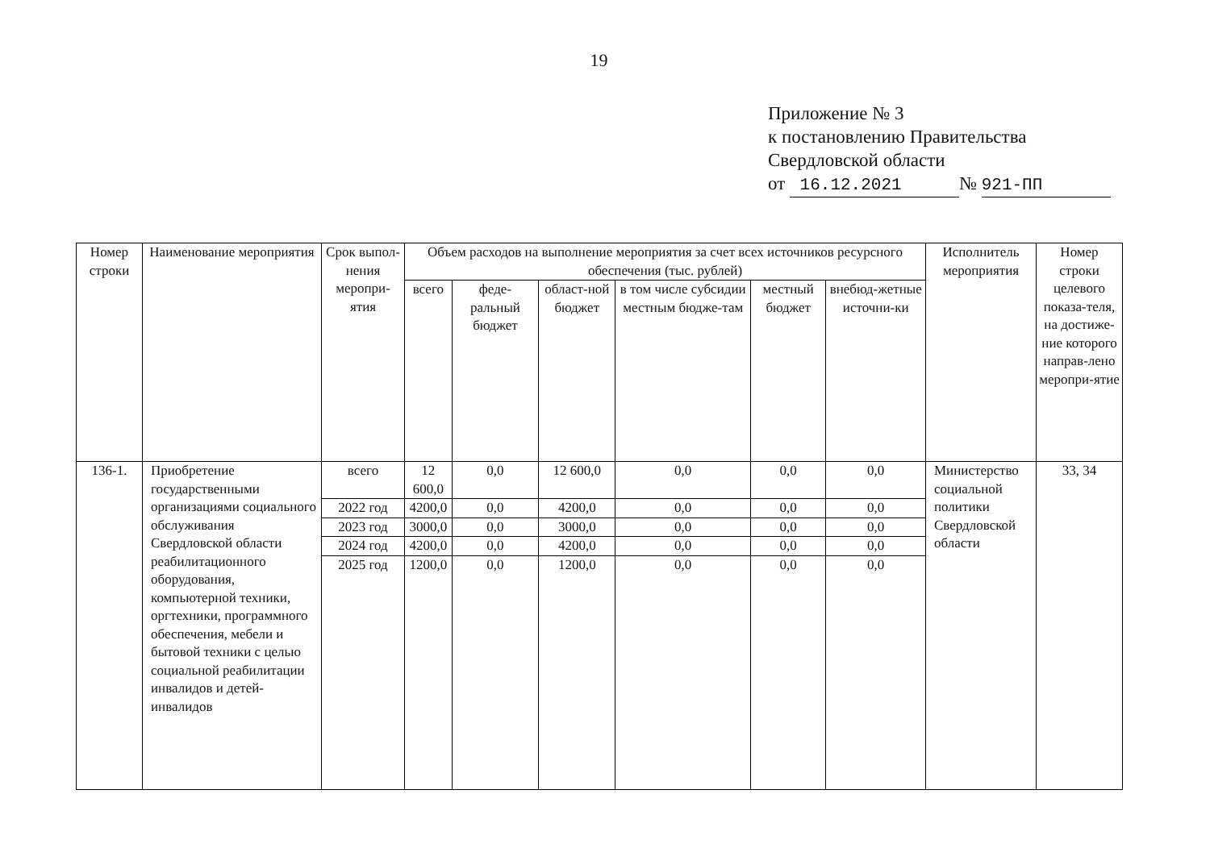19
Приложение № 3
к постановлению Правительства
Свердловской области
от 16.12.2021 № 921-ПП
| Номер строки | Наименование мероприятия | Срок выпол-нения меропри-ятия | Объем расходов на выполнение мероприятия за счет всех источников ресурсного обеспечения (тыс. рублей) | | | | | | Исполнитель мероприятия | Номер строки целевого показа-теля, на достиже-ние которого направ-лено меропри-ятие |
| --- | --- | --- | --- | --- | --- | --- | --- | --- | --- | --- |
| | | | всего | феде-ральный бюджет | област-ной бюджет | в том числе субсидии местным бюдже-там | местный бюджет | внебюд-жетные источни-ки | | |
| 136-1. | Приобретение государственными организациями социального обслуживания Свердловской области реабилитационного оборудования, компьютерной техники, оргтехники, программного обеспечения, мебели и бытовой техники с целью социальной реабилитации инвалидов и детей-инвалидов | всего | 12 600,0 | 0,0 | 12 600,0 | 0,0 | 0,0 | 0,0 | Министерство социальной политики Свердловской области | 33, 34 |
| | | 2022 год | 4200,0 | 0,0 | 4200,0 | 0,0 | 0,0 | 0,0 | | |
| | | 2023 год | 3000,0 | 0,0 | 3000,0 | 0,0 | 0,0 | 0,0 | | |
| | | 2024 год | 4200,0 | 0,0 | 4200,0 | 0,0 | 0,0 | 0,0 | | |
| | | 2025 год | 1200,0 | 0,0 | 1200,0 | 0,0 | 0,0 | 0,0 | | |